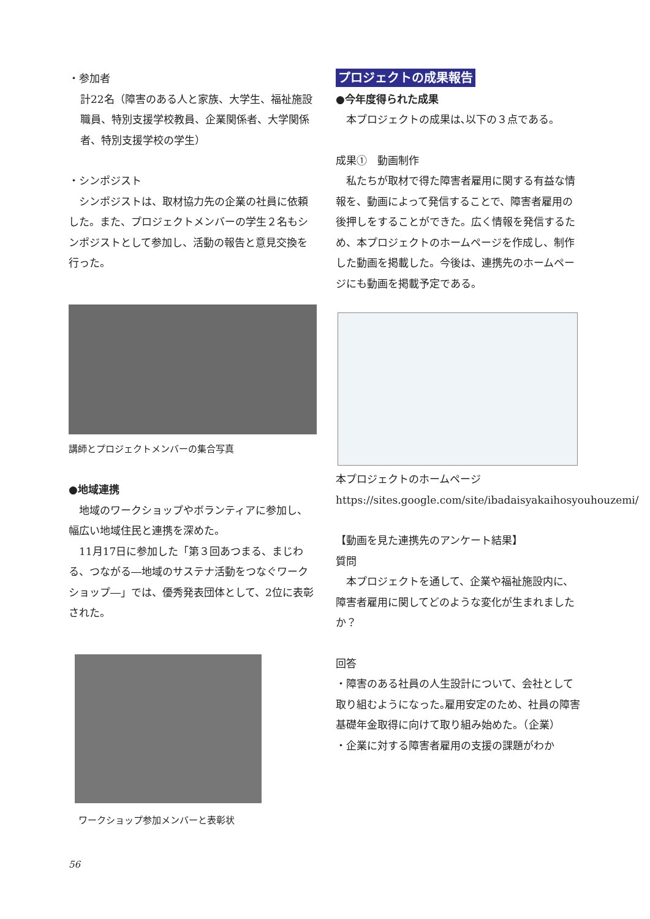・参加者
計22名（障害のある人と家族、大学生、福祉施設職員、特別支援学校教員、企業関係者、大学関係者、特別支援学校の学生）
・シンポジスト
　シンポジストは、取材協力先の企業の社員に依頼した。また、プロジェクトメンバーの学生２名もシンポジストとして参加し、活動の報告と意見交換を行った。
講師とプロジェクトメンバーの集合写真
●地域連携
　地域のワークショップやボランティアに参加し、幅広い地域住民と連携を深めた。
　11月17日に参加した「第３回あつまる、まじわる、つながる―地域のサステナ活動をつなぐワークショップ―」では、優秀発表団体として、2位に表彰された。
ワークショップ参加メンバーと表彰状
プロジェクトの成果報告
●今年度得られた成果
　本プロジェクトの成果は､以下の３点である。
成果①　動画制作
　私たちが取材で得た障害者雇用に関する有益な情報を、動画によって発信することで、障害者雇用の後押しをすることができた。広く情報を発信するため、本プロジェクトのホームページを作成し、制作した動画を掲載した。今後は、連携先のホームページにも動画を掲載予定である。
本プロジェクトのホームページ
https://sites.google.com/site/ibadaisyakaihosyouhouzemi/
【動画を見た連携先のアンケート結果】
質問
　本プロジェクトを通して、企業や福祉施設内に、障害者雇用に関してどのような変化が生まれましたか？
回答
・障害のある社員の人生設計について、会社として取り組むようになった｡雇用安定のため、社員の障害基礎年金取得に向けて取り組み始めた。（企業）
・企業に対する障害者雇用の支援の課題がわか
56